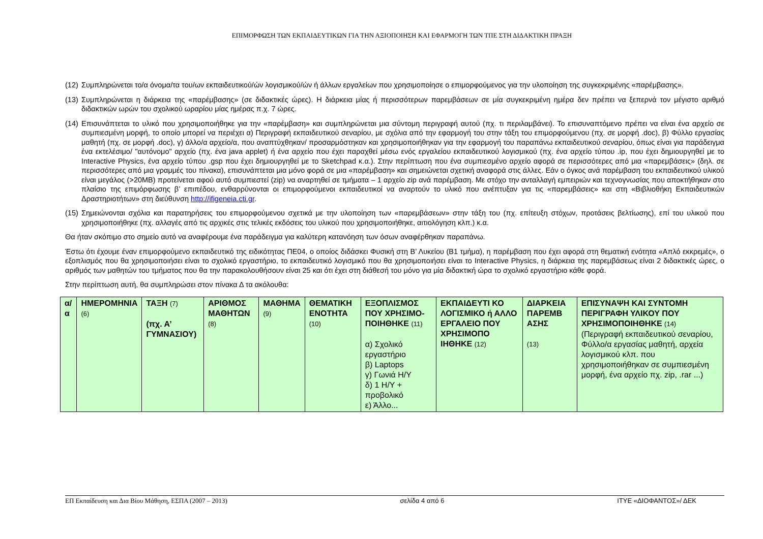ΕΠΙΜΟΡΦΩΣΗ ΤΩΝ ΕΚΠΑΙΔΕΥΤΙΚΩΝ ΓΙΑ ΤΗΝ ΑΞΙΟΠΟΙΗΣΗ ΚΑΙ ΕΦΑΡΜΟΓΗ ΤΩΝ ΤΠΕ ΣΤΗ ΔΙΔΑΚΤΙΚΗ ΠΡΑΞΗ
(12) Συμπληρώνεται το/α όνομα/τα του/ων εκπαιδευτικού/ών λογισμικού/ών ή άλλων εργαλείων που χρησιμοποίησε ο επιμορφούμενος για την υλοποίηση της συγκεκριμένης «παρέμβασης».
(13) Συμπληρώνεται η διάρκεια της «παρέμβασης» (σε διδακτικές ώρες). Η διάρκεια μίας ή περισσότερων παρεμβάσεων σε μία συγκεκριμένη ημέρα δεν πρέπει να ξεπερνά τον μέγιστο αριθμό διδακτικών ωρών του σχολικού ωραρίου μίας ημέρας π.χ. 7 ώρες.
(14) Επισυνάπτεται το υλικό που χρησιμοποιήθηκε για την «παρέμβαση» και συμπληρώνεται μια σύντομη περιγραφή αυτού (πχ. τι περιλαμβάνει). Το επισυναπτόμενο πρέπει να είναι ένα αρχείο σε συμπιεσμένη μορφή, το οποίο μπορεί να περιέχει α) Περιγραφή εκπαιδευτικού σεναρίου, με σχόλια από την εφαρμογή του στην τάξη του επιμορφούμενου (πχ. σε μορφή .doc), β) Φύλλο εργασίας μαθητή (πχ. σε μορφή .doc), γ) άλλο/α αρχείο/α, που αναπτύχθηκαν/ προσαρμόστηκαν και χρησιμοποιήθηκαν για την εφαρμογή του παραπάνω εκπαιδευτικού σεναρίου, όπως είναι για παράδειγμα ένα εκτελέσιμο/ "αυτόνομο" αρχείο (πχ. ένα java applet) ή ένα αρχείο που έχει παραχθεί μέσω ενός εργαλείου εκπαιδευτικού λογισμικού (πχ. ένα αρχείο τύπου .ip, που έχει δημιουργηθεί με το Interactive Physics, ένα αρχείο τύπου .gsp που έχει δημιουργηθεί με το Sketchpad κ.α.). Στην περίπτωση που ένα συμπιεσμένο αρχείο αφορά σε περισσότερες από μια «παρεμβάσεις» (δηλ. σε περισσότερες από μια γραμμές του πίνακα), επισυνάπτεται μια μόνο φορά σε μια «παρέμβαση» και σημειώνεται σχετική αναφορά στις άλλες. Εάν ο όγκος ανά παρέμβαση του εκπαιδευτικού υλικού είναι μεγάλος (>20MB) προτείνεται αφού αυτό συμπιεστεί (zip) να αναρτηθεί σε τμήματα – 1 αρχείο zip ανά παρέμβαση. Με στόχο την ανταλλαγή εμπειριών και τεχνογνωσίας που αποκτήθηκαν στο πλαίσιο της επιμόρφωσης β’ επιπέδου, ενθαρρύνονται οι επιμορφούμενοι εκπαιδευτικοί να αναρτούν το υλικό που ανέπτυξαν για τις «παρεμβάσεις» και στη «Βιβλιοθήκη Εκπαιδευτικών Δραστηριοτήτων» στη διεύθυνση http://ifigeneia.cti.gr.
(15) Σημειώνονται σχόλια και παρατηρήσεις του επιμορφούμενου σχετικά με την υλοποίηση των «παρεμβάσεων» στην τάξη του (πχ. επίτευξη στόχων, προτάσεις βελτίωσης), επί του υλικού που χρησιμοποιήθηκε (πχ. αλλαγές από τις αρχικές στις τελικές εκδόσεις του υλικού που χρησιμοποιήθηκε, αιτιολόγηση κλπ.) κ.α.
Θα ήταν σκόπιμο στο σημείο αυτό να αναφέρουμε ένα παράδειγμα για καλύτερη κατανόηση των όσων αναφέρθηκαν παραπάνω.
Έστω ότι έχουμε έναν επιμορφούμενο εκπαιδευτικό της ειδικότητας ΠΕ04, ο οποίος διδάσκει Φυσική στη Β’ Λυκείου (Β1 τμήμα), η παρέμβαση που έχει αφορά στη θεματική ενότητα «Απλό εκκρεμές», ο εξοπλισμός που θα χρησιμοποιήσει είναι το σχολικό εργαστήριο, το εκπαιδευτικό λογισμικό που θα χρησιμοποιήσει είναι το Interactive Physics, η διάρκεια της παρεμβάσεως είναι 2 διδακτικές ώρες, ο αριθμός των μαθητών του τμήματος που θα την παρακολουθήσουν είναι 25 και ότι έχει στη διάθεσή του μόνο για μία διδακτική ώρα το σχολικό εργαστήριο κάθε φορά.
Στην περίπτωση αυτή, θα συμπληρώσει στον πίνακα Δ τα ακόλουθα:
| α/α | ΗΜΕΡΟΜΗΝΙΑ (6) | ΤΑΞΗ (7) (πχ. Α’ ΓΥΜΝΑΣΙΟΥ) | ΑΡΙΘΜΟΣ ΜΑΘΗΤΩΝ (8) | ΜΑΘΗΜΑ (9) | ΘΕΜΑΤΙΚΗ ΕΝΟΤΗΤΑ (10) | ΕΞΟΠΛΙΣΜΟΣ ΠΟΥ ΧΡΗΣΙΜΟ-ΠΟΙΗΘΗΚΕ (11) α) Σχολικό εργαστήριο β) Laptops γ) Γωνιά Η/Υ δ) 1 Η/Υ + προβολικό ε) Άλλο... | ΕΚΠΑΙΔΕΥΤΙ ΚΟ ΛΟΓΙΣΜΙΚΟ ή ΑΛΛΟ ΕΡΓΑΛΕΙΟ ΠΟΥ ΧΡΗΣΙΜΟΠΟ ΙΗΘΗΚΕ (12) | ΔΙΑΡΚΕΙΑ ΠΑΡΕΜΒ ΑΣΗΣ (13) | ΕΠΙΣΥΝΑΨΗ ΚΑΙ ΣΥΝΤΟΜΗ ΠΕΡΙΓΡΑΦΗ ΥΛΙΚΟΥ ΠΟΥ ΧΡΗΣΙΜΟΠΟΙΗΘΗΚΕ (14) (Περιγραφή εκπαιδευτικού σεναρίου, Φύλλο/α εργασίας μαθητή, αρχεία λογισμικού κλπ. που χρησιμοποιήθηκαν σε συμπιεσμένη μορφή, ένα αρχείο πχ. zip, .rar ...) |
ΕΠ Εκπαίδευση και Δια Βίου Μάθηση, ΕΣΠΑ (2007 – 2013) σελίδα 4 από 6 ΙΤΥΕ «ΔΙΟΦΑΝΤΟΣ»/ ΔΕΚ